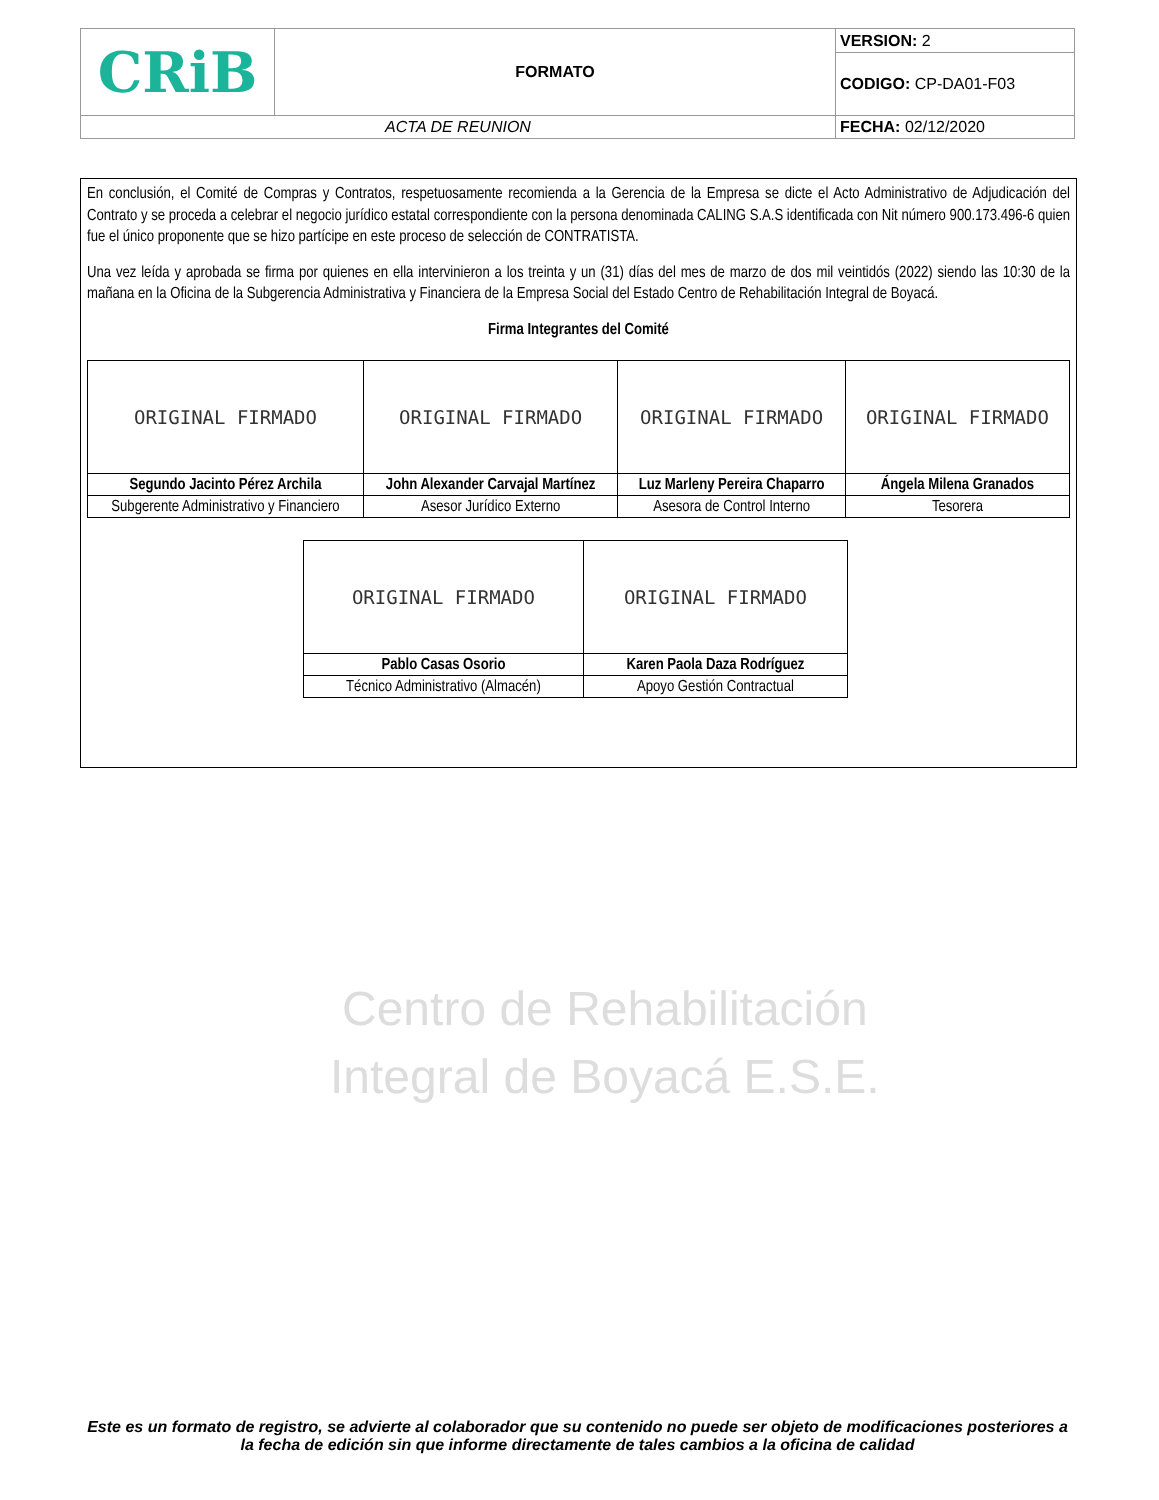| CRiB | FORMATO | VERSION: 2 |
| | | CODIGO: CP-DA01-F03 |
| ACTA DE REUNION | | FECHA: 02/12/2020 |
En conclusión, el Comité de Compras y Contratos, respetuosamente recomienda a la Gerencia de la Empresa se dicte el Acto Administrativo de Adjudicación del Contrato y se proceda a celebrar el negocio jurídico estatal correspondiente con la persona denominada CALING S.A.S identificada con Nit número 900.173.496-6 quien fue el único proponente que se hizo partícipe en este proceso de selección de CONTRATISTA.
Una vez leída y aprobada se firma por quienes en ella intervinieron a los treinta y un (31) días del mes de marzo de dos mil veintidós (2022) siendo las 10:30 de la mañana en la Oficina de la Subgerencia Administrativa y Financiera de la Empresa Social del Estado Centro de Rehabilitación Integral de Boyacá.
Firma Integrantes del Comité
| ORIGINAL FIRMADO | ORIGINAL FIRMADO | ORIGINAL FIRMADO | ORIGINAL FIRMADO |
| Segundo Jacinto Pérez Archila | John Alexander Carvajal Martínez | Luz Marleny Pereira Chaparro | Ángela Milena Granados |
| Subgerente Administrativo y Financiero | Asesor Jurídico Externo | Asesora de Control Interno | Tesorera |
| ORIGINAL FIRMADO | ORIGINAL FIRMADO |
| Pablo Casas Osorio | Karen Paola Daza Rodríguez |
| Técnico Administrativo (Almacén) | Apoyo Gestión Contractual |
Centro de Rehabilitación
Integral de Boyacá E.S.E.
Este es un formato de registro, se advierte al colaborador que su contenido no puede ser objeto de modificaciones posteriores a la fecha de edición sin que informe directamente de tales cambios a la oficina de calidad